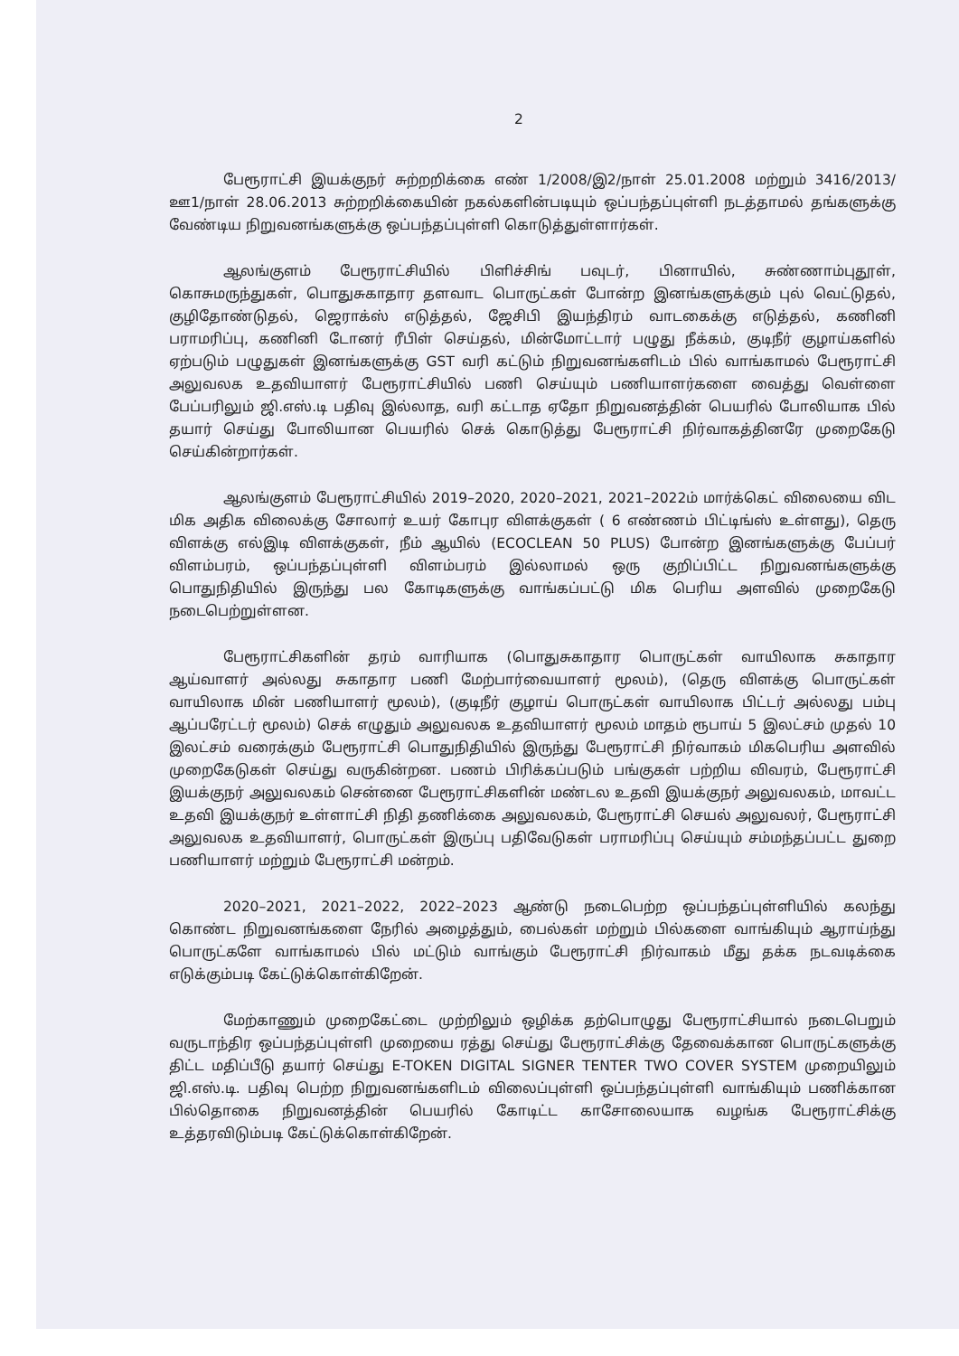2
பேரூராட்சி இயக்குநர் சுற்றறிக்கை எண் 1/2008/இ2/நாள் 25.01.2008 மற்றும் 3416/2013/ஊ1/நாள் 28.06.2013 சுற்றறிக்கையின் நகல்களின்படியும் ஒப்பந்தப்புள்ளி நடத்தாமல் தங்களுக்கு வேண்டிய நிறுவனங்களுக்கு ஒப்பந்தப்புள்ளி கொடுத்துள்ளார்கள்.
ஆலங்குளம் பேரூராட்சியில் பிளிச்சிங் பவுடர், பினாயில், சுண்ணாம்புதூள், கொசுமருந்துகள், பொதுசுகாதார தளவாட பொருட்கள் போன்ற இனங்களுக்கும் புல் வெட்டுதல், குழிதோண்டுதல், ஜெராக்ஸ் எடுத்தல், ஜேசிபி இயந்திரம் வாடகைக்கு எடுத்தல், கணினி பராமரிப்பு, கணினி டோனர் ரீபிள் செய்தல், மின்மோட்டார் பழுது நீக்கம், குடிநீர் குழாய்களில் ஏற்படும் பழுதுகள் இனங்களுக்கு GST வரி கட்டும் நிறுவனங்களிடம் பில் வாங்காமல் பேரூராட்சி அலுவலக உதவியாளர் பேரூராட்சியில் பணி செய்யும் பணியாளர்களை வைத்து வெள்ளை பேப்பரிலும் ஜி.எஸ்.டி பதிவு இல்லாத, வரி கட்டாத ஏதோ நிறுவனத்தின் பெயரில் போலியாக பில் தயார் செய்து போலியான பெயரில் செக் கொடுத்து பேரூராட்சி நிர்வாகத்தினரே முறைகேடு செய்கின்றார்கள்.
ஆலங்குளம் பேரூராட்சியில் 2019–2020, 2020–2021, 2021–2022ம் மார்க்கெட் விலையை விட மிக அதிக விலைக்கு சோலார் உயர் கோபுர விளக்குகள் ( 6 எண்ணம் பிட்டிங்ஸ் உள்ளது), தெரு விளக்கு எல்இடி விளக்குகள், நீம் ஆயில் (ECOCLEAN 50 PLUS) போன்ற இனங்களுக்கு பேப்பர் விளம்பரம், ஒப்பந்தப்புள்ளி விளம்பரம் இல்லாமல் ஒரு குறிப்பிட்ட நிறுவனங்களுக்கு பொதுநிதியில் இருந்து பல கோடிகளுக்கு வாங்கப்பட்டு மிக பெரிய அளவில் முறைகேடு நடைபெற்றுள்ளன.
பேரூராட்சிகளின் தரம் வாரியாக (பொதுசுகாதார பொருட்கள் வாயிலாக சுகாதார ஆய்வாளர் அல்லது சுகாதார பணி மேற்பார்வையாளர் மூலம்), (தெரு விளக்கு பொருட்கள் வாயிலாக மின் பணியாளர் மூலம்), (குடிநீர் குழாய் பொருட்கள் வாயிலாக பிட்டர் அல்லது பம்பு ஆப்பரேட்டர் மூலம்) செக் எழுதும் அலுவலக உதவியாளர் மூலம் மாதம் ரூபாய் 5 இலட்சம் முதல் 10 இலட்சம் வரைக்கும் பேரூராட்சி பொதுநிதியில் இருந்து பேரூராட்சி நிர்வாகம் மிகபெரிய அளவில் முறைகேடுகள் செய்து வருகின்றன. பணம் பிரிக்கப்படும் பங்குகள் பற்றிய விவரம், பேரூராட்சி இயக்குநர் அலுவலகம் சென்னை பேரூராட்சிகளின் மண்டல உதவி இயக்குநர் அலுவலகம், மாவட்ட உதவி இயக்குநர் உள்ளாட்சி நிதி தணிக்கை அலுவலகம், பேரூராட்சி செயல் அலுவலர், பேரூராட்சி அலுவலக உதவியாளர், பொருட்கள் இருப்பு பதிவேடுகள் பராமரிப்பு செய்யும் சம்மந்தப்பட்ட துறை பணியாளர் மற்றும் பேரூராட்சி மன்றம்.
2020–2021, 2021–2022, 2022–2023 ஆண்டு நடைபெற்ற ஒப்பந்தப்புள்ளியில் கலந்து கொண்ட நிறுவனங்களை நேரில் அழைத்தும், பைல்கள் மற்றும் பில்களை வாங்கியும் ஆராய்ந்து பொருட்களே வாங்காமல் பில் மட்டும் வாங்கும் பேரூராட்சி நிர்வாகம் மீது தக்க நடவடிக்கை எடுக்கும்படி கேட்டுக்கொள்கிறேன்.
மேற்காணும் முறைகேட்டை முற்றிலும் ஒழிக்க தற்பொழுது பேரூராட்சியால் நடைபெறும் வருடாந்திர ஒப்பந்தப்புள்ளி முறையை ரத்து செய்து பேரூராட்சிக்கு தேவைக்கான பொருட்களுக்கு திட்ட மதிப்பீடு தயார் செய்து E-TOKEN DIGITAL SIGNER TENTER TWO COVER SYSTEM முறையிலும் ஜி.எஸ்.டி. பதிவு பெற்ற நிறுவனங்களிடம் விலைப்புள்ளி ஒப்பந்தப்புள்ளி வாங்கியும் பணிக்கான பில்தொகை நிறுவனத்தின் பெயரில் கோடிட்ட காசோலையாக வழங்க பேரூராட்சிக்கு உத்தரவிடும்படி கேட்டுக்கொள்கிறேன்.